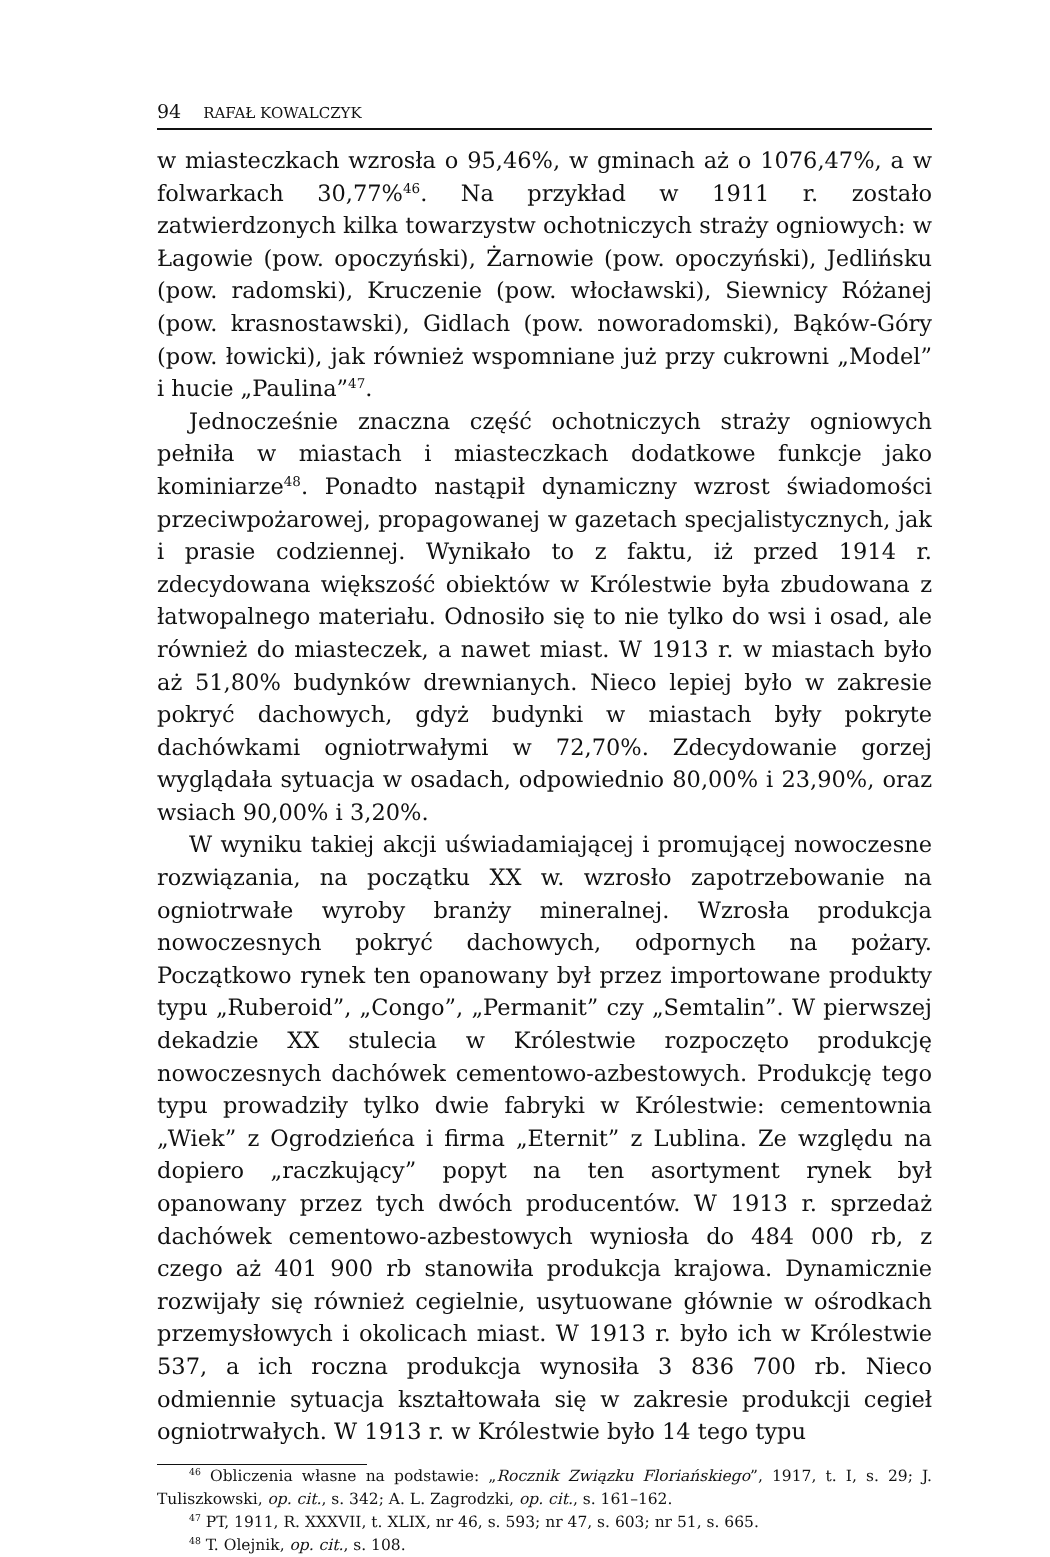94 RAFAŁ KOWALCZYK
w miasteczkach wzrosła o 95,46%, w gminach aż o 1076,47%, a w folwarkach 30,77%<sup>46</sup>. Na przykład w 1911 r. zostało zatwierdzonych kilka towarzystw ochotniczych straży ogniowych: w Łagowie (pow. opoczyński), Żarnowie (pow. opoczyński), Jedlińsku (pow. radomski), Kruczenie (pow. włocławski), Siewnicy Różanej (pow. krasnostawski), Gidlach (pow. noworadomski), Bąków-Góry (pow. łowicki), jak również wspomniane już przy cukrowni „Model” i hucie „Paulina”<sup>47</sup>.
Jednocześnie znaczna część ochotniczych straży ogniowych pełniła w miastach i miasteczkach dodatkowe funkcje jako kominiarze<sup>48</sup>. Ponadto nastąpił dynamiczny wzrost świadomości przeciwpożarowej, propagowanej w gazetach specjalistycznych, jak i prasie codziennej. Wynikało to z faktu, iż przed 1914 r. zdecydowana większość obiektów w Królestwie była zbudowana z łatwopalnego materiału. Odnosiło się to nie tylko do wsi i osad, ale również do miasteczek, a nawet miast. W 1913 r. w miastach było aż 51,80% budynków drewnianych. Nieco lepiej było w zakresie pokryć dachowych, gdyż budynki w miastach były pokryte dachówkami ogniotrwałymi w 72,70%. Zdecydowanie gorzej wyglądała sytuacja w osadach, odpowiednio 80,00% i 23,90%, oraz wsiach 90,00% i 3,20%.
W wyniku takiej akcji uświadamiającej i promującej nowoczesne rozwiązania, na początku XX w. wzrosło zapotrzebowanie na ogniotrwałe wyroby branży mineralnej. Wzrosła produkcja nowoczesnych pokryć dachowych, odpornych na pożary. Początkowo rynek ten opanowany był przez importowane produkty typu „Ruberoid”, „Congo”, „Permanit” czy „Semtalin”. W pierwszej dekadzie XX stulecia w Królestwie rozpoczęto produkcję nowoczesnych dachówek cementowo-azbestowych. Produkcję tego typu prowadziły tylko dwie fabryki w Królestwie: cementownia „Wiek” z Ogrodzieńca i firma „Eternit” z Lublina. Ze względu na dopiero „raczkujący” popyt na ten asortyment rynek był opanowany przez tych dwóch producentów. W 1913 r. sprzedaż dachówek cementowo-azbestowych wyniosła do 484 000 rb, z czego aż 401 900 rb stanowiła produkcja krajowa. Dynamicznie rozwijały się również cegielnie, usytuowane głównie w ośrodkach przemysłowych i okolicach miast. W 1913 r. było ich w Królestwie 537, a ich roczna produkcja wynosiła 3 836 700 rb. Nieco odmiennie sytuacja kształtowała się w zakresie produkcji cegieł ogniotrwałych. W 1913 r. w Królestwie było 14 tego typu
<sup>46</sup> Obliczenia własne na podstawie: „Rocznik Związku Floriańskiego”, 1917, t. I, s. 29; J. Tuliszkowski, op. cit., s. 342; A. L. Zagrodzki, op. cit., s. 161–162.
<sup>47</sup> PT, 1911, R. XXXVII, t. XLIX, nr 46, s. 593; nr 47, s. 603; nr 51, s. 665.
<sup>48</sup> T. Olejnik, op. cit., s. 108.